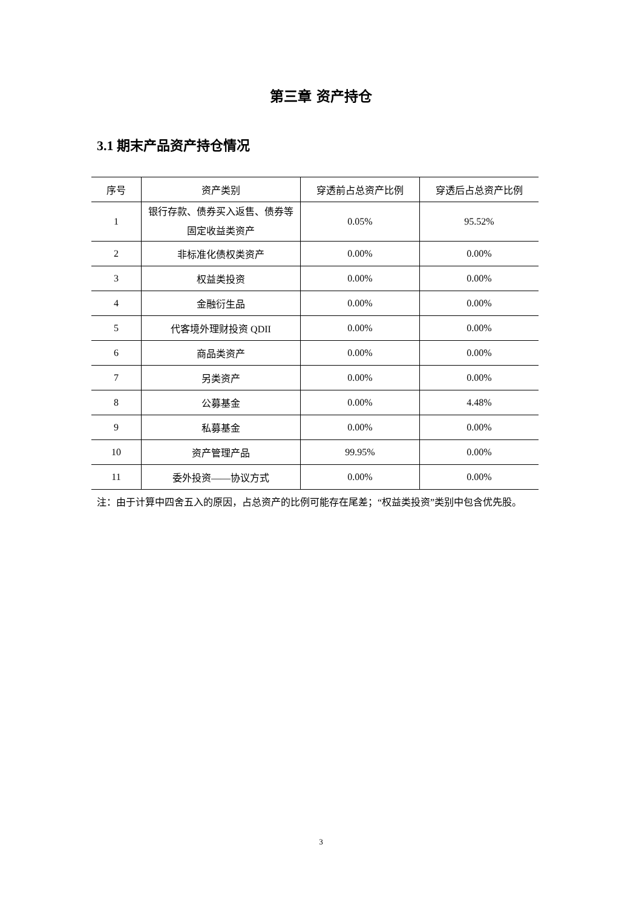第三章 资产持仓
3.1 期末产品资产持仓情况
| 序号 | 资产类别 | 穿透前占总资产比例 | 穿透后占总资产比例 |
| --- | --- | --- | --- |
| 1 | 银行存款、债券买入返售、债券等固定收益类资产 | 0.05% | 95.52% |
| 2 | 非标准化债权类资产 | 0.00% | 0.00% |
| 3 | 权益类投资 | 0.00% | 0.00% |
| 4 | 金融衍生品 | 0.00% | 0.00% |
| 5 | 代客境外理财投资 QDII | 0.00% | 0.00% |
| 6 | 商品类资产 | 0.00% | 0.00% |
| 7 | 另类资产 | 0.00% | 0.00% |
| 8 | 公募基金 | 0.00% | 4.48% |
| 9 | 私募基金 | 0.00% | 0.00% |
| 10 | 资产管理产品 | 99.95% | 0.00% |
| 11 | 委外投资——协议方式 | 0.00% | 0.00% |
注：由于计算中四舍五入的原因，占总资产的比例可能存在尾差；“权益类投资”类别中包含优先股。
3